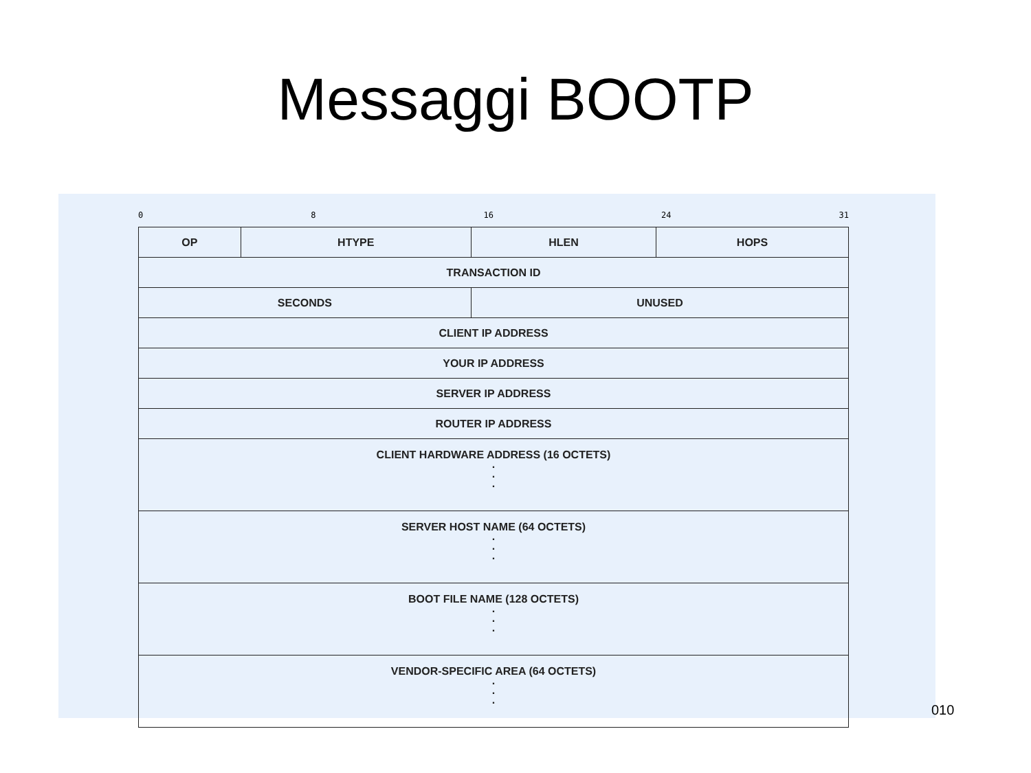Messaggi BOOTP
0 8 16 24 31
| OP | HTYPE | HLEN | HOPS |
| TRANSACTION ID | | | |
| SECONDS | | UNUSED | |
| CLIENT IP ADDRESS | | | |
| YOUR IP ADDRESS | | | |
| SERVER IP ADDRESS | | | |
| ROUTER IP ADDRESS | | | |
| CLIENT HARDWARE ADDRESS (16 OCTETS) . . . | | | |
| SERVER HOST NAME (64 OCTETS) . . . | | | |
| BOOT FILE NAME (128 OCTETS) . . . | | | |
| VENDOR-SPECIFIC AREA (64 OCTETS) . . . | | | |
010